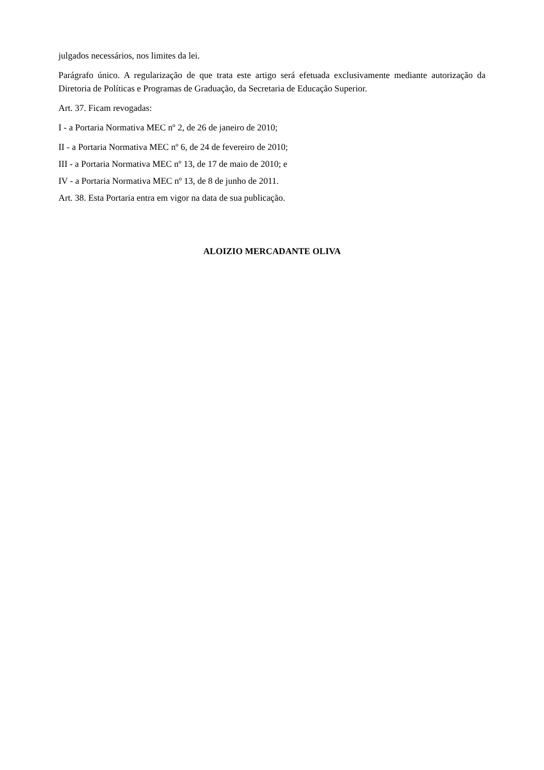julgados necessários, nos limites da lei.
Parágrafo único. A regularização de que trata este artigo será efetuada exclusivamente mediante autorização da Diretoria de Políticas e Programas de Graduação, da Secretaria de Educação Superior.
Art. 37. Ficam revogadas:
I - a Portaria Normativa MEC nº 2, de 26 de janeiro de 2010;
II - a Portaria Normativa MEC nº 6, de 24 de fevereiro de 2010;
III - a Portaria Normativa MEC nº 13, de 17 de maio de 2010; e
IV - a Portaria Normativa MEC nº 13, de 8 de junho de 2011.
Art. 38. Esta Portaria entra em vigor na data de sua publicação.
ALOIZIO MERCADANTE OLIVA